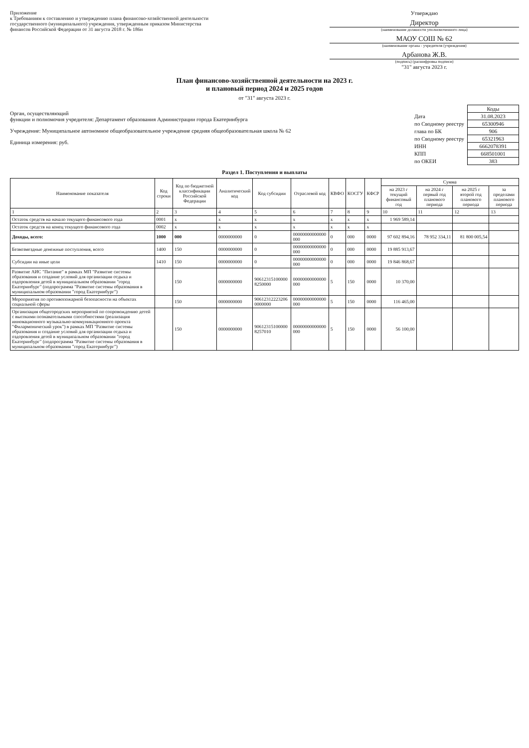Приложение
к Требованиям к составлению и утверждению плана финансово-хозяйственной деятельности государственного (муниципального) учреждения, утвержденным приказом Министерства финансов Российской Федерации от 31 августа 2018 г. № 186н
Утверждаю
Директор
(наименование должности уполномоченного лица)
МАОУ СОШ № 62
(наименование органа - учредителя (учреждения)
Арбанова Ж.В.
(подпись) (расшифровка подписи)
"31" августа 2023 г.
План финансово-хозяйственной деятельности на 2023 г.
и плановый период 2024 и 2025 годов
от "31" августа 2023 г.
Орган, осуществляющий
функции и полномочия учредителя: Департамент образования Администрации города Екатеринбурга
Учреждение: Муниципальное автономное общеобразовательное учреждение средняя общеобразовательная школа № 62
Единица измерения: руб.
| | Коды |
| Дата | 31.08.2023 |
| по Сводному реестру | 65300946 |
| глава по БК | 906 |
| по Сводному реестру | 65321963 |
| ИНН | 6662078391 |
| КПП | 668501001 |
| по ОКЕИ | 383 |
Раздел 1. Поступления и выплаты
| Наименование показателя | Код строки | Код по бюджетной классификации Российской Федерации | Аналитический код | Код субсидии | Отраслевой код | КВФО | КОСГУ | КФСР | Сумма | | | |
| --- | --- | --- | --- | --- | --- | --- | --- | --- | --- | --- | --- | --- |
| | | | | | | | | | на 2023 г текущий финансовый год | на 2024 г первый год планового периода | на 2025 г второй год планового периода | за пределами планового периода |
| 1 | 2 | 3 | 4 | 5 | 6 | 7 | 8 | 9 | 10 | 11 | 12 | 13 |
| Остаток средств на начало текущего финансового года | 0001 | x | x | x | x | x | x | x | 1 969 589,14 | | | |
| Остаток средств на конец текущего финансового года | 0002 | x | x | x | x | x | x | x | | | | |
| Доходы, всего: | 1000 | 000 | 0000000000 | 0 | 00000000000000 000 | 0 | 000 | 0000 | 97 602 894,16 | 78 952 334,11 | 81 800 005,54 | |
| Безвозмездные денежные поступления, всего | 1400 | 150 | 0000000000 | 0 | 00000000000000 000 | 0 | 000 | 0000 | 19 885 913,67 | | | |
| Субсидии на иные цели | 1410 | 150 | 0000000000 | 0 | 00000000000000 000 | 0 | 000 | 0000 | 19 846 868,67 | | | |
| Развитие АИС "Питание" в рамках МП "Развитие системы образования и создание условий для организации отдыха и оздоровления детей в муниципальном образовании "город Екатеринбург" (подпрограмма "Развитие системы образования в муниципальном образовании "город Екатеринбург") | | 150 | 0000000000 | 90612315100000 8250000 | 00000000000000 000 | 5 | 150 | 0000 | 10 370,00 | | | |
| Мероприятия по противопожарной безопасности на объектах социальной сферы | | 150 | 0000000000 | 90612312223206 0000000 | 00000000000000 000 | 5 | 150 | 0000 | 116 465,00 | | | |
| Организация общегородских мероприятий по сопровождению детей с высокими познавательными способностями (реализация инновационного музыкально-коммуникационного проекта "Филармонический урок") в рамках МП "Развитие системы образования и создание условий для организации отдыха и оздоровления детей в муниципальном образовании "город Екатеринбург" (подпрограмма "Развитие системы образования в муниципальном образовании "город Екатеринбург") | | 150 | 0000000000 | 90612315100000 8257010 | 00000000000000 000 | 5 | 150 | 0000 | 56 100,00 | | | |